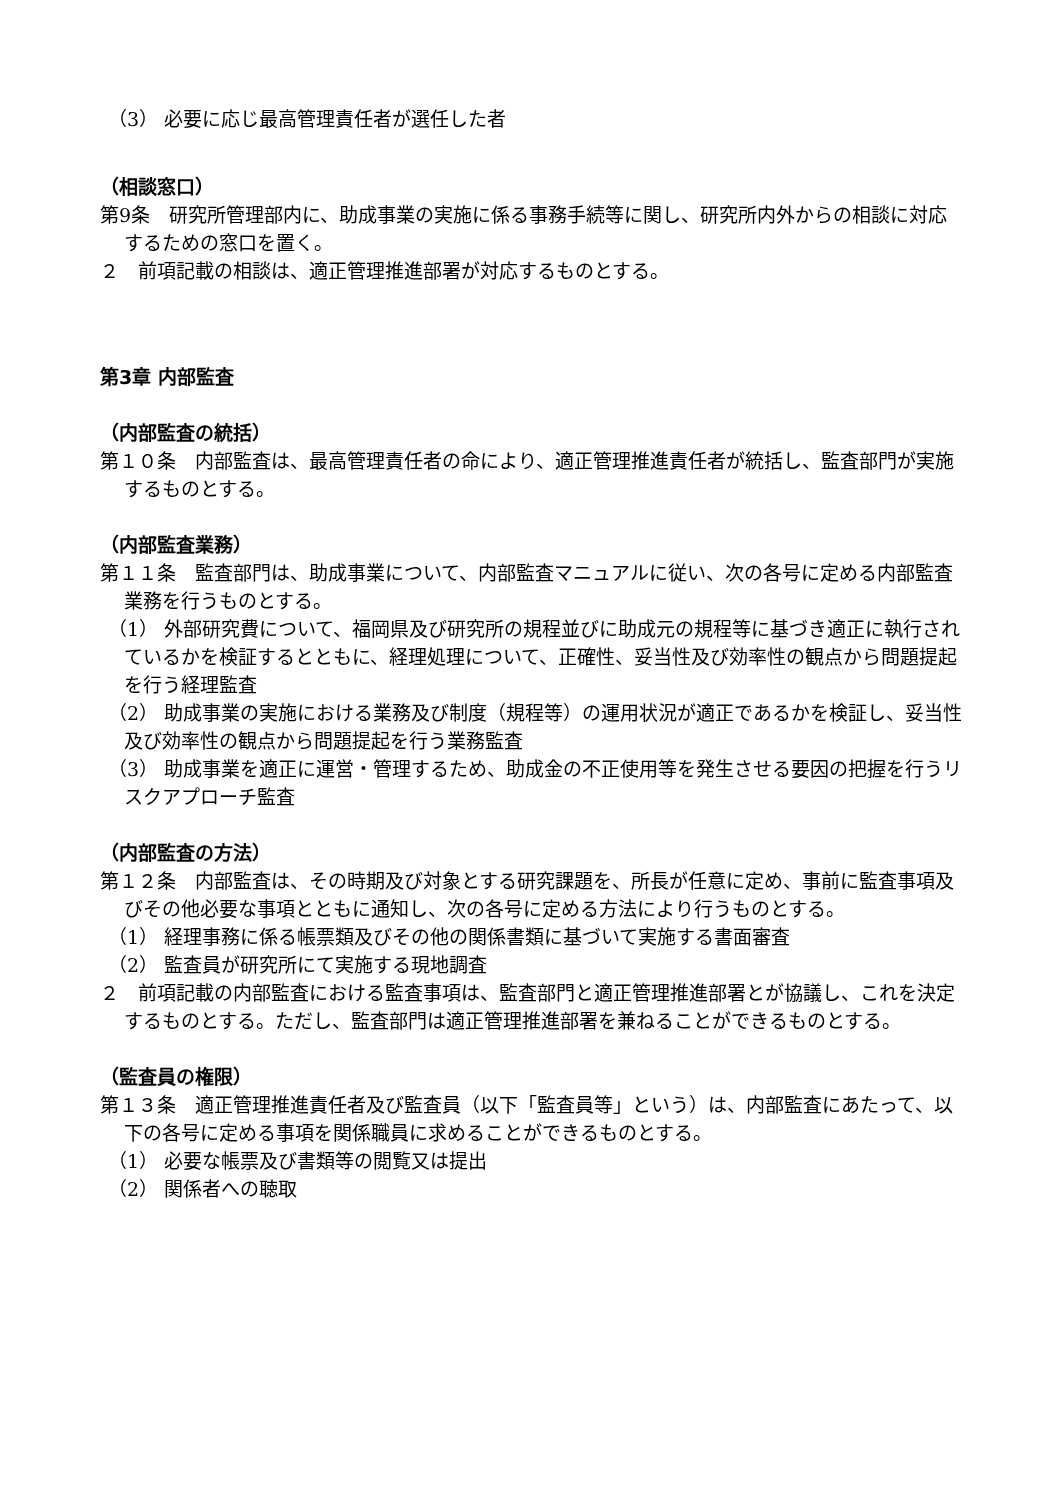（3） 必要に応じ最高管理責任者が選任した者
（相談窓口）
第9条　研究所管理部内に、助成事業の実施に係る事務手続等に関し、研究所内外からの相談に対応するための窓口を置く。
２　前項記載の相談は、適正管理推進部署が対応するものとする。
第3章 内部監査
（内部監査の統括）
第１０条　内部監査は、最高管理責任者の命により、適正管理推進責任者が統括し、監査部門が実施するものとする。
（内部監査業務）
第１１条　監査部門は、助成事業について、内部監査マニュアルに従い、次の各号に定める内部監査業務を行うものとする。
（1） 外部研究費について、福岡県及び研究所の規程並びに助成元の規程等に基づき適正に執行されているかを検証するとともに、経理処理について、正確性、妥当性及び効率性の観点から問題提起を行う経理監査
（2） 助成事業の実施における業務及び制度（規程等）の運用状況が適正であるかを検証し、妥当性及び効率性の観点から問題提起を行う業務監査
（3） 助成事業を適正に運営・管理するため、助成金の不正使用等を発生させる要因の把握を行うリスクアプローチ監査
（内部監査の方法）
第１２条　内部監査は、その時期及び対象とする研究課題を、所長が任意に定め、事前に監査事項及びその他必要な事項とともに通知し、次の各号に定める方法により行うものとする。
（1） 経理事務に係る帳票類及びその他の関係書類に基づいて実施する書面審査
（2） 監査員が研究所にて実施する現地調査
２　前項記載の内部監査における監査事項は、監査部門と適正管理推進部署とが協議し、これを決定するものとする。ただし、監査部門は適正管理推進部署を兼ねることができるものとする。
（監査員の権限）
第１３条　適正管理推進責任者及び監査員（以下「監査員等」という）は、内部監査にあたって、以下の各号に定める事項を関係職員に求めることができるものとする。
（1） 必要な帳票及び書類等の閲覧又は提出
（2） 関係者への聴取